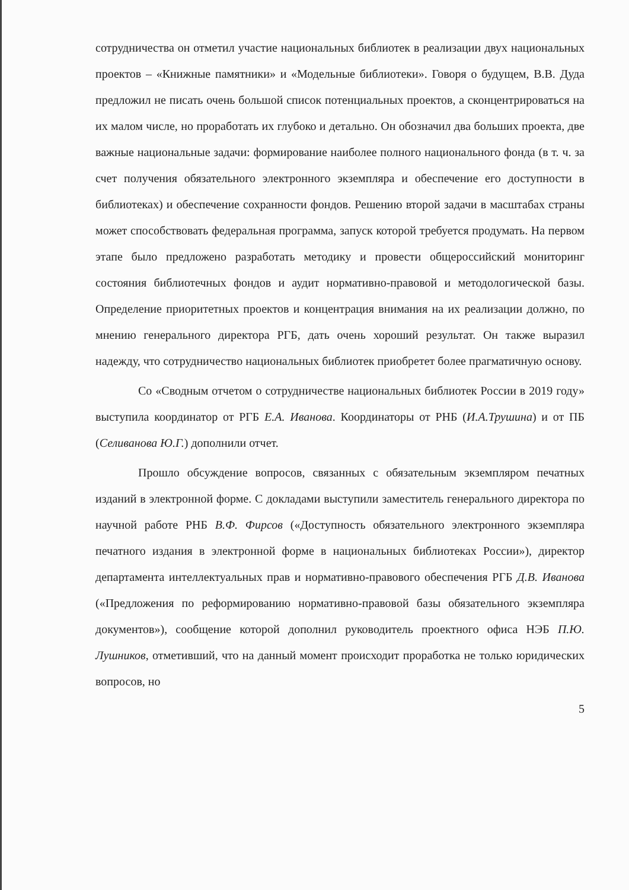сотрудничества он отметил участие национальных библиотек в реализации двух национальных проектов – «Книжные памятники» и «Модельные библиотеки». Говоря о будущем, В.В. Дуда предложил не писать очень большой список потенциальных проектов, а сконцентрироваться на их малом числе, но проработать их глубоко и детально. Он обозначил два больших проекта, две важные национальные задачи: формирование наиболее полного национального фонда (в т. ч. за счет получения обязательного электронного экземпляра и обеспечение его доступности в библиотеках) и обеспечение сохранности фондов. Решению второй задачи в масштабах страны может способствовать федеральная программа, запуск которой требуется продумать. На первом этапе было предложено разработать методику и провести общероссийский мониторинг состояния библиотечных фондов и аудит нормативно-правовой и методологической базы. Определение приоритетных проектов и концентрация внимания на их реализации должно, по мнению генерального директора РГБ, дать очень хороший результат. Он также выразил надежду, что сотрудничество национальных библиотек приобретет более прагматичную основу.
Со «Сводным отчетом о сотрудничестве национальных библиотек России в 2019 году» выступила координатор от РГБ Е.А. Иванова. Координаторы от РНБ (И.А.Трушина) и от ПБ (Селиванова Ю.Г.) дополнили отчет.
Прошло обсуждение вопросов, связанных с обязательным экземпляром печатных изданий в электронной форме. С докладами выступили заместитель генерального директора по научной работе РНБ В.Ф. Фирсов («Доступность обязательного электронного экземпляра печатного издания в электронной форме в национальных библиотеках России»), директор департамента интеллектуальных прав и нормативно-правового обеспечения РГБ Д.В. Иванова («Предложения по реформированию нормативно-правовой базы обязательного экземпляра документов»), сообщение которой дополнил руководитель проектного офиса НЭБ П.Ю. Лушников, отметивший, что на данный момент происходит проработка не только юридических вопросов, но
5